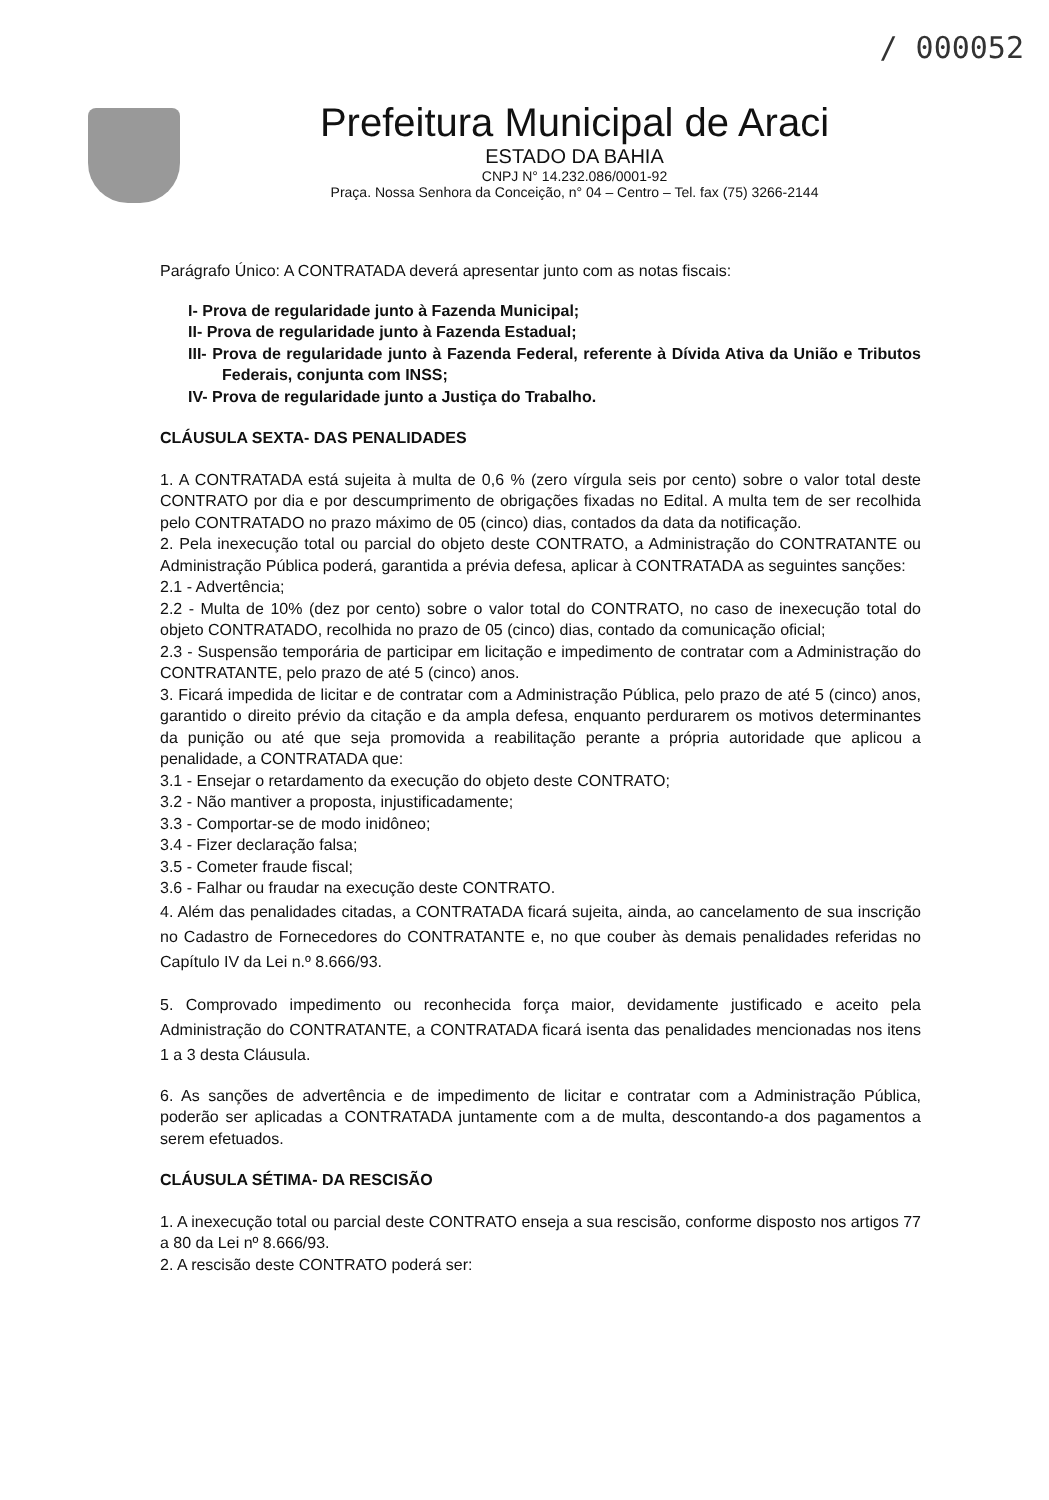/ 000052
Prefeitura Municipal de Araci
ESTADO DA BAHIA
CNPJ N° 14.232.086/0001-92
Praça. Nossa Senhora da Conceição, n° 04 – Centro – Tel. fax (75) 3266-2144
Parágrafo Único: A CONTRATADA deverá apresentar junto com as notas fiscais:
I- Prova de regularidade junto à Fazenda Municipal;
II- Prova de regularidade junto à Fazenda Estadual;
III- Prova de regularidade junto à Fazenda Federal, referente à Dívida Ativa da União e Tributos Federais, conjunta com INSS;
IV- Prova de regularidade junto a Justiça do Trabalho.
CLÁUSULA SEXTA- DAS PENALIDADES
1. A CONTRATADA está sujeita à multa de 0,6 % (zero vírgula seis por cento) sobre o valor total deste CONTRATO por dia e por descumprimento de obrigações fixadas no Edital. A multa tem de ser recolhida pelo CONTRATADO no prazo máximo de 05 (cinco) dias, contados da data da notificação.
2. Pela inexecução total ou parcial do objeto deste CONTRATO, a Administração do CONTRATANTE ou Administração Pública poderá, garantida a prévia defesa, aplicar à CONTRATADA as seguintes sanções:
2.1 - Advertência;
2.2 - Multa de 10% (dez por cento) sobre o valor total do CONTRATO, no caso de inexecução total do objeto CONTRATADO, recolhida no prazo de 05 (cinco) dias, contado da comunicação oficial;
2.3 - Suspensão temporária de participar em licitação e impedimento de contratar com a Administração do CONTRATANTE, pelo prazo de até 5 (cinco) anos.
3. Ficará impedida de licitar e de contratar com a Administração Pública, pelo prazo de até 5 (cinco) anos, garantido o direito prévio da citação e da ampla defesa, enquanto perdurarem os motivos determinantes da punição ou até que seja promovida a reabilitação perante a própria autoridade que aplicou a penalidade, a CONTRATADA que:
3.1 - Ensejar o retardamento da execução do objeto deste CONTRATO;
3.2 - Não mantiver a proposta, injustificadamente;
3.3 - Comportar-se de modo inidôneo;
3.4 - Fizer declaração falsa;
3.5 - Cometer fraude fiscal;
3.6 - Falhar ou fraudar na execução deste CONTRATO.
4. Além das penalidades citadas, a CONTRATADA ficará sujeita, ainda, ao cancelamento de sua inscrição no Cadastro de Fornecedores do CONTRATANTE e, no que couber às demais penalidades referidas no Capítulo IV da Lei n.º 8.666/93.
5. Comprovado impedimento ou reconhecida força maior, devidamente justificado e aceito pela Administração do CONTRATANTE, a CONTRATADA ficará isenta das penalidades mencionadas nos itens 1 a 3 desta Cláusula.
6. As sanções de advertência e de impedimento de licitar e contratar com a Administração Pública, poderão ser aplicadas a CONTRATADA juntamente com a de multa, descontando-a dos pagamentos a serem efetuados.
CLÁUSULA SÉTIMA- DA RESCISÃO
1. A inexecução total ou parcial deste CONTRATO enseja a sua rescisão, conforme disposto nos artigos 77 a 80 da Lei nº 8.666/93.
2. A rescisão deste CONTRATO poderá ser: